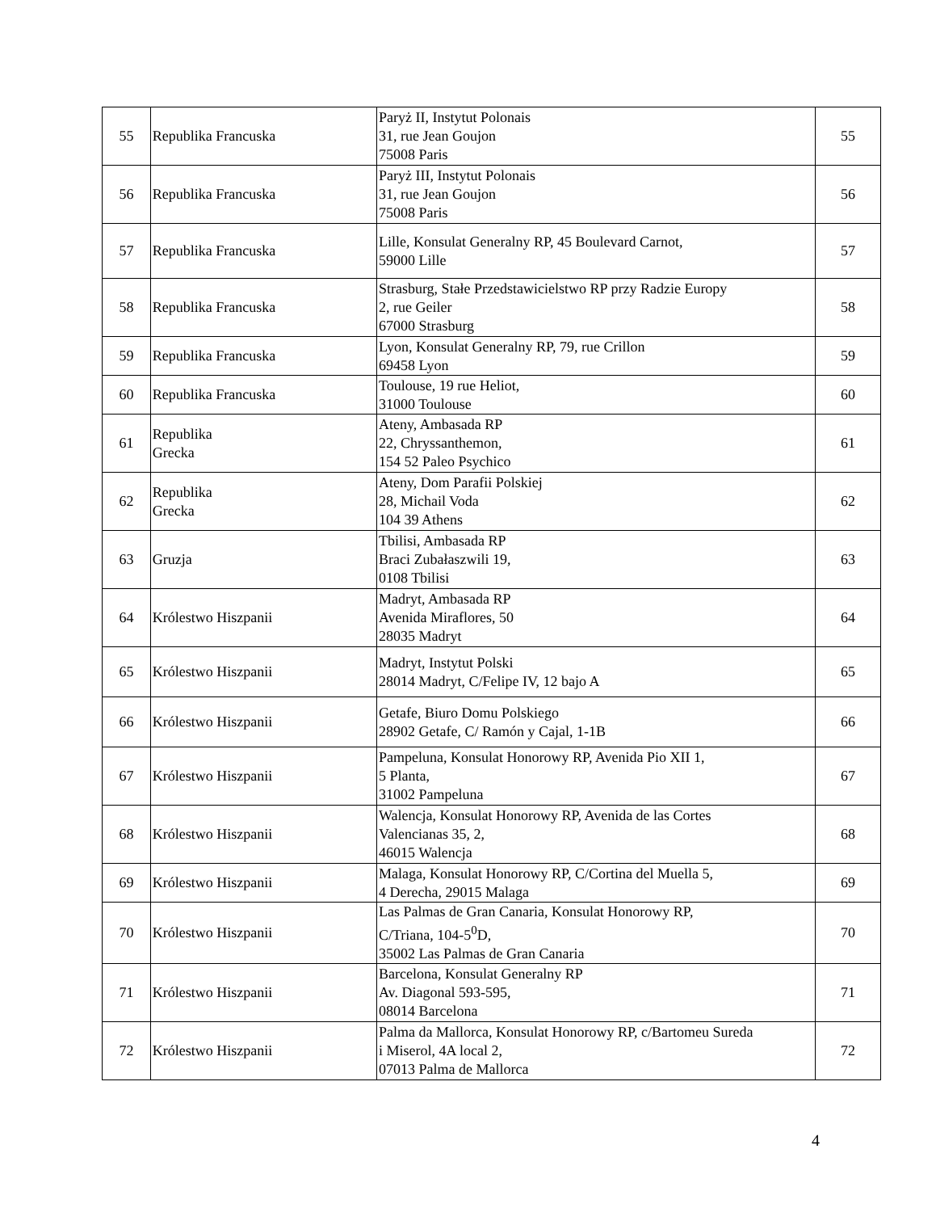| 55 | Republika Francuska | Paryż II, Instytut Polonais 31, rue Jean Goujon 75008 Paris | 55 |
| 56 | Republika Francuska | Paryż III, Instytut Polonais 31, rue Jean Goujon 75008 Paris | 56 |
| 57 | Republika Francuska | Lille, Konsulat Generalny RP, 45 Boulevard Carnot, 59000 Lille | 57 |
| 58 | Republika Francuska | Strasburg, Stałe Przedstawicielstwo RP przy Radzie Europy 2, rue Geiler 67000 Strasburg | 58 |
| 59 | Republika Francuska | Lyon, Konsulat Generalny RP, 79, rue Crillon 69458 Lyon | 59 |
| 60 | Republika Francuska | Toulouse, 19 rue Heliot, 31000 Toulouse | 60 |
| 61 | Republika Grecka | Ateny, Ambasada RP 22, Chryssanthemon, 154 52 Paleo Psychico | 61 |
| 62 | Republika Grecka | Ateny, Dom Parafii Polskiej 28, Michail Voda 104 39 Athens | 62 |
| 63 | Gruzja | Tbilisi, Ambasada RP Braci Zubałaszwili 19, 0108 Tbilisi | 63 |
| 64 | Królestwo Hiszpanii | Madryt, Ambasada RP Avenida Miraflores, 50 28035 Madryt | 64 |
| 65 | Królestwo Hiszpanii | Madryt, Instytut Polski 28014 Madryt, C/Felipe IV, 12 bajo A | 65 |
| 66 | Królestwo Hiszpanii | Getafe, Biuro Domu Polskiego 28902 Getafe, C/ Ramón y Cajal, 1-1B | 66 |
| 67 | Królestwo Hiszpanii | Pampeluna, Konsulat Honorowy RP, Avenida Pio XII 1, 5 Planta, 31002 Pampeluna | 67 |
| 68 | Królestwo Hiszpanii | Walencja, Konsulat Honorowy RP, Avenida de las Cortes Valencianas 35, 2, 46015 Walencja | 68 |
| 69 | Królestwo Hiszpanii | Malaga, Konsulat Honorowy RP, C/Cortina del Muella 5, 4 Derecha, 29015 Malaga | 69 |
| 70 | Królestwo Hiszpanii | Las Palmas de Gran Canaria, Konsulat Honorowy RP, C/Triana, 104-5<sup>0</sup>D, 35002 Las Palmas de Gran Canaria | 70 |
| 71 | Królestwo Hiszpanii | Barcelona, Konsulat Generalny RP Av. Diagonal 593-595, 08014 Barcelona | 71 |
| 72 | Królestwo Hiszpanii | Palma da Mallorca, Konsulat Honorowy RP, c/Bartomeu Sureda i Miserol, 4A local 2, 07013 Palma de Mallorca | 72 |
4